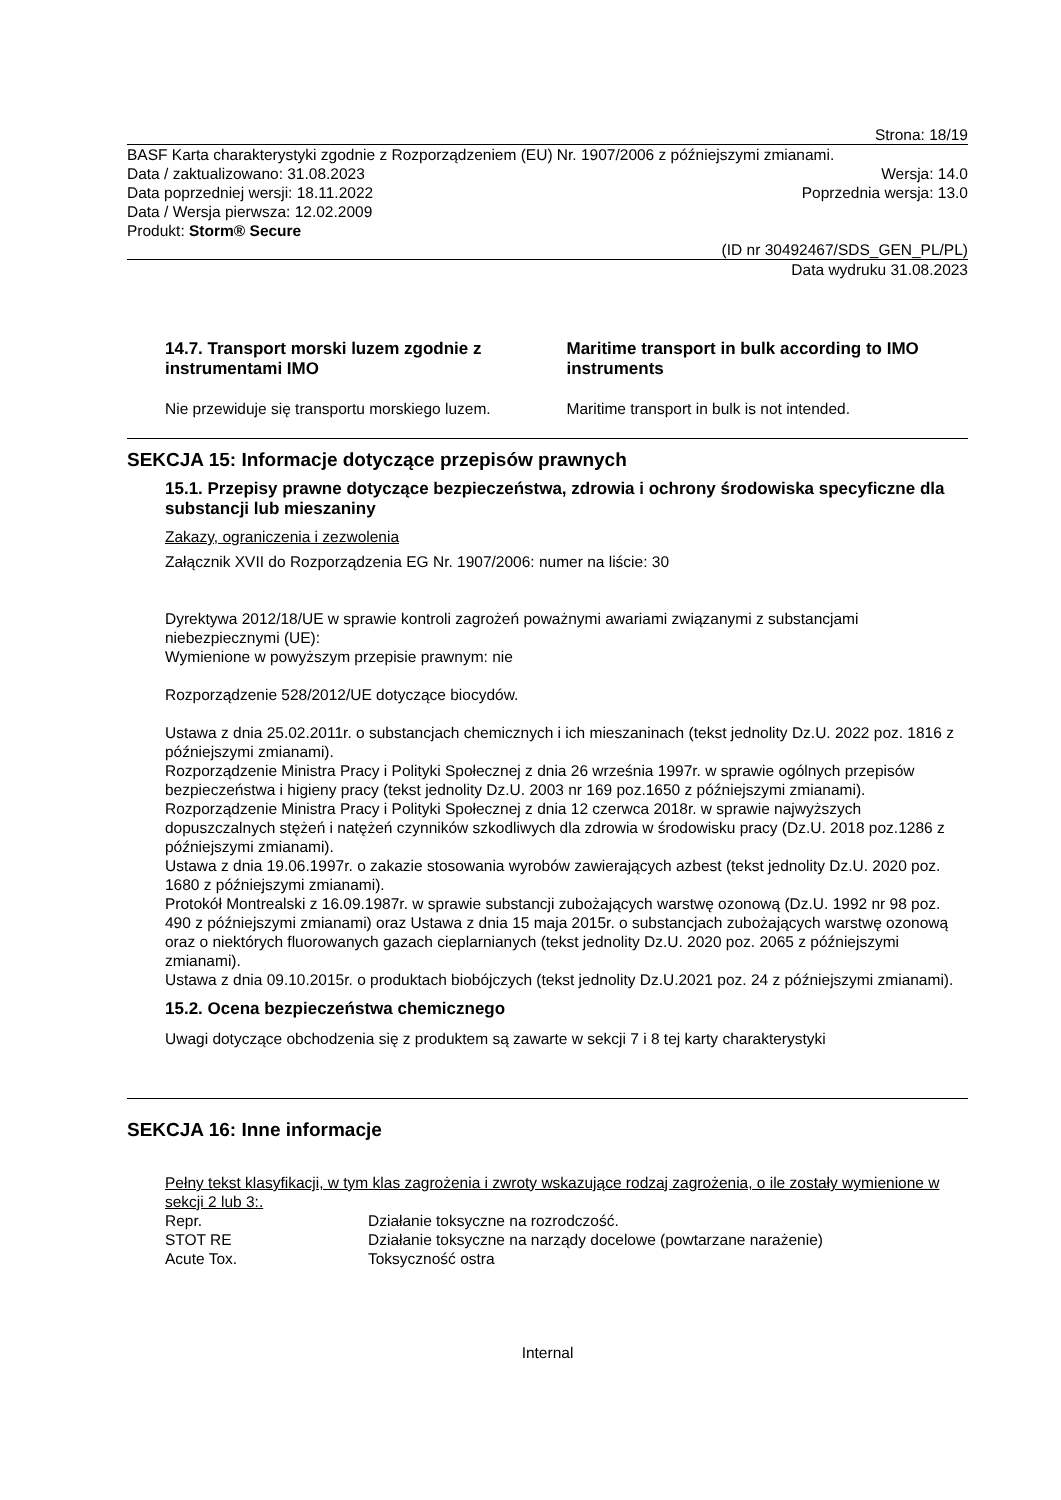Strona: 18/19
BASF Karta charakterystyki zgodnie z Rozporządzeniem (EU) Nr. 1907/2006 z późniejszymi zmianami.
Data / zaktualizowano: 31.08.2023 Wersja: 14.0
Data poprzedniej wersji: 18.11.2022 Poprzednia wersja: 13.0
Data / Wersja pierwsza: 12.02.2009
Produkt: Storm® Secure
(ID nr 30492467/SDS_GEN_PL/PL)
Data wydruku 31.08.2023
14.7. Transport morski luzem zgodnie z instrumentami IMO
Maritime transport in bulk according to IMO instruments
Nie przewiduje się transportu morskiego luzem.
Maritime transport in bulk is not intended.
SEKCJA 15: Informacje dotyczące przepisów prawnych
15.1. Przepisy prawne dotyczące bezpieczeństwa, zdrowia i ochrony środowiska specyficzne dla substancji lub mieszaniny
Zakazy, ograniczenia i zezwolenia
Załącznik XVII do Rozporządzenia EG Nr. 1907/2006: numer na liście: 30
Dyrektywa 2012/18/UE w sprawie kontroli zagrożeń poważnymi awariami związanymi z substancjami niebezpiecznymi (UE):
Wymienione w powyższym przepisie prawnym: nie
Rozporządzenie 528/2012/UE dotyczące biocydów.
Ustawa z dnia 25.02.2011r. o substancjach chemicznych i ich mieszaninach (tekst jednolity Dz.U. 2022 poz. 1816 z późniejszymi zmianami).
Rozporządzenie Ministra Pracy i Polityki Społecznej z dnia 26 września 1997r. w sprawie ogólnych przepisów bezpieczeństwa i higieny pracy (tekst jednolity Dz.U. 2003 nr 169 poz.1650 z późniejszymi zmianami).
Rozporządzenie Ministra Pracy i Polityki Społecznej z dnia 12 czerwca 2018r. w sprawie najwyższych dopuszczalnych stężeń i natężeń czynników szkodliwych dla zdrowia w środowisku pracy (Dz.U. 2018 poz.1286 z późniejszymi zmianami).
Ustawa z dnia 19.06.1997r. o zakazie stosowania wyrobów zawierających azbest (tekst jednolity Dz.U. 2020 poz. 1680 z późniejszymi zmianami).
Protokół Montrealski z 16.09.1987r. w sprawie substancji zubożających warstwę ozonową (Dz.U. 1992 nr 98 poz. 490 z późniejszymi zmianami) oraz Ustawa z dnia 15 maja 2015r. o substancjach zubożających warstwę ozonową oraz o niektórych fluorowanych gazach cieplarnianych (tekst jednolity Dz.U. 2020 poz. 2065 z późniejszymi zmianami).
Ustawa z dnia 09.10.2015r. o produktach biobójczych (tekst jednolity Dz.U.2021 poz. 24 z późniejszymi zmianami).
15.2. Ocena bezpieczeństwa chemicznego
Uwagi dotyczące obchodzenia się z produktem są zawarte w sekcji 7 i 8 tej karty charakterystyki
SEKCJA 16: Inne informacje
Pełny tekst klasyfikacji, w tym klas zagrożenia i zwroty wskazujące rodzaj zagrożenia, o ile zostały wymienione w sekcji 2 lub 3:.
| Repr. | Działanie toksyczne na rozrodczość. |
| STOT RE | Działanie toksyczne na narządy docelowe (powtarzane narażenie) |
| Acute Tox. | Toksyczność ostra |
Internal